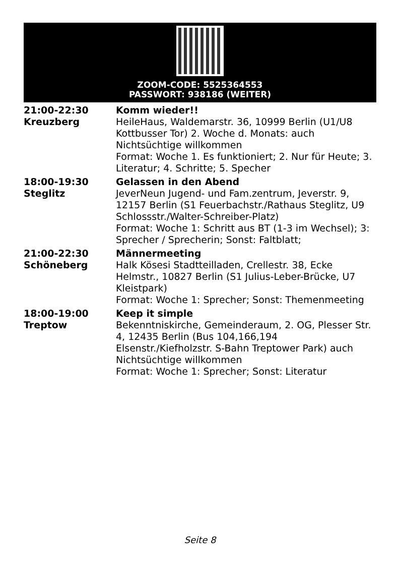ZOOM-CODE: 5525364553
PASSWORT: 938186 (WEITER)
21:00-22:30
Kreuzberg
Komm wieder!!
HeileHaus, Waldemarstr. 36, 10999 Berlin (U1/U8 Kottbusser Tor) 2. Woche d. Monats: auch Nichtsüchtige willkommen
Format: Woche 1. Es funktioniert; 2. Nur für Heute; 3. Literatur; 4. Schritte; 5. Specher
18:00-19:30
Steglitz
Gelassen in den Abend
JeverNeun Jugend- und Fam.zentrum, Jeverstr. 9, 12157 Berlin (S1 Feuerbachstr./Rathaus Steglitz, U9 Schlossstr./Walter-Schreiber-Platz)
Format: Woche 1: Schritt aus BT (1-3 im Wechsel); 3: Sprecher / Sprecherin; Sonst: Faltblatt;
21:00-22:30
Schöneberg
Männermeeting
Halk Kösesi Stadtteilladen, Crellestr. 38, Ecke Helmstr., 10827 Berlin (S1 Julius-Leber-Brücke, U7 Kleistpark)
Format: Woche 1: Sprecher; Sonst: Themenmeeting
18:00-19:00
Treptow
Keep it simple
Bekenntniskirche, Gemeinderaum, 2. OG, Plesser Str. 4, 12435 Berlin (Bus 104,166,194 Elsenstr./Kiefholzstr. S-Bahn Treptower Park) auch Nichtsüchtige willkommen
Format: Woche 1: Sprecher; Sonst: Literatur
Seite 8